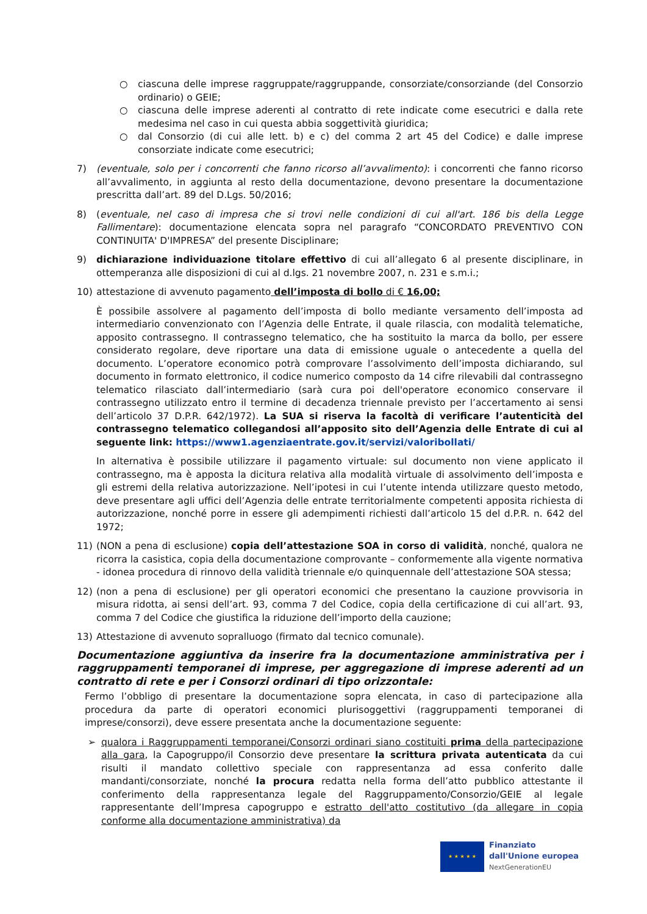○ ciascuna delle imprese raggruppate/raggruppande, consorziate/consorziande (del Consorzio ordinario) o GEIE;
○ ciascuna delle imprese aderenti al contratto di rete indicate come esecutrici e dalla rete medesima nel caso in cui questa abbia soggettività giuridica;
○ dal Consorzio (di cui alle lett. b) e c) del comma 2 art 45 del Codice) e dalle imprese consorziate indicate come esecutrici;
7) (eventuale, solo per i concorrenti che fanno ricorso all’avvalimento): i concorrenti che fanno ricorso all’avvalimento, in aggiunta al resto della documentazione, devono presentare la documentazione prescritta dall’art. 89 del D.Lgs. 50/2016;
8) (eventuale, nel caso di impresa che si trovi nelle condizioni di cui all'art. 186 bis della Legge Fallimentare): documentazione elencata sopra nel paragrafo “CONCORDATO PREVENTIVO CON CONTINUITA' D'IMPRESA” del presente Disciplinare;
9) dichiarazione individuazione titolare effettivo di cui all’allegato 6 al presente disciplinare, in ottemperanza alle disposizioni di cui al d.lgs. 21 novembre 2007, n. 231 e s.m.i.;
10) attestazione di avvenuto pagamento dell’imposta di bollo di € 16,00;
È possibile assolvere al pagamento dell’imposta di bollo mediante versamento dell’imposta ad intermediario convenzionato con l’Agenzia delle Entrate, il quale rilascia, con modalità telematiche, apposito contrassegno. Il contrassegno telematico, che ha sostituito la marca da bollo, per essere considerato regolare, deve riportare una data di emissione uguale o antecedente a quella del documento. L’operatore economico potrà comprovare l’assolvimento dell’imposta dichiarando, sul documento in formato elettronico, il codice numerico composto da 14 cifre rilevabili dal contrassegno telematico rilasciato dall’intermediario (sarà cura poi dell'operatore economico conservare il contrassegno utilizzato entro il termine di decadenza triennale previsto per l’accertamento ai sensi dell’articolo 37 D.P.R. 642/1972). La SUA si riserva la facoltà di verificare l’autenticità del contrassegno telematico collegandosi all’apposito sito dell’Agenzia delle Entrate di cui al seguente link: https://www1.agenziaentrate.gov.it/servizi/valoribollati/
In alternativa è possibile utilizzare il pagamento virtuale: sul documento non viene applicato il contrassegno, ma è apposta la dicitura relativa alla modalità virtuale di assolvimento dell’imposta e gli estremi della relativa autorizzazione. Nell’ipotesi in cui l’utente intenda utilizzare questo metodo, deve presentare agli uffici dell’Agenzia delle entrate territorialmente competenti apposita richiesta di autorizzazione, nonché porre in essere gli adempimenti richiesti dall’articolo 15 del d.P.R. n. 642 del 1972;
11) (NON a pena di esclusione) copia dell’attestazione SOA in corso di validità, nonché, qualora ne ricorra la casistica, copia della documentazione comprovante – conformemente alla vigente normativa - idonea procedura di rinnovo della validità triennale e/o quinquennale dell’attestazione SOA stessa;
12) (non a pena di esclusione) per gli operatori economici che presentano la cauzione provvisoria in misura ridotta, ai sensi dell’art. 93, comma 7 del Codice, copia della certificazione di cui all’art. 93, comma 7 del Codice che giustifica la riduzione dell’importo della cauzione;
13) Attestazione di avvenuto sopralluogo (firmato dal tecnico comunale).
Documentazione aggiuntiva da inserire fra la documentazione amministrativa per i raggruppamenti temporanei di imprese, per aggregazione di imprese aderenti ad un contratto di rete e per i Consorzi ordinari di tipo orizzontale:
Fermo l’obbligo di presentare la documentazione sopra elencata, in caso di partecipazione alla procedura da parte di operatori economici plurisoggettivi (raggruppamenti temporanei di imprese/consorzi), deve essere presentata anche la documentazione seguente:
➢ qualora i Raggruppamenti temporanei/Consorzi ordinari siano costituiti prima della partecipazione alla gara, la Capogruppo/il Consorzio deve presentare la scrittura privata autenticata da cui risulti il mandato collettivo speciale con rappresentanza ad essa conferito dalle mandanti/consorziate, nonché la procura redatta nella forma dell’atto pubblico attestante il conferimento della rappresentanza legale del Raggruppamento/Consorzio/GEIE al legale rappresentante dell’Impresa capogruppo e estratto dell'atto costitutivo (da allegare in copia conforme alla documentazione amministrativa) da
★ ★ ★ ★ ★
Finanziato
dall'Unione europea
NextGenerationEU